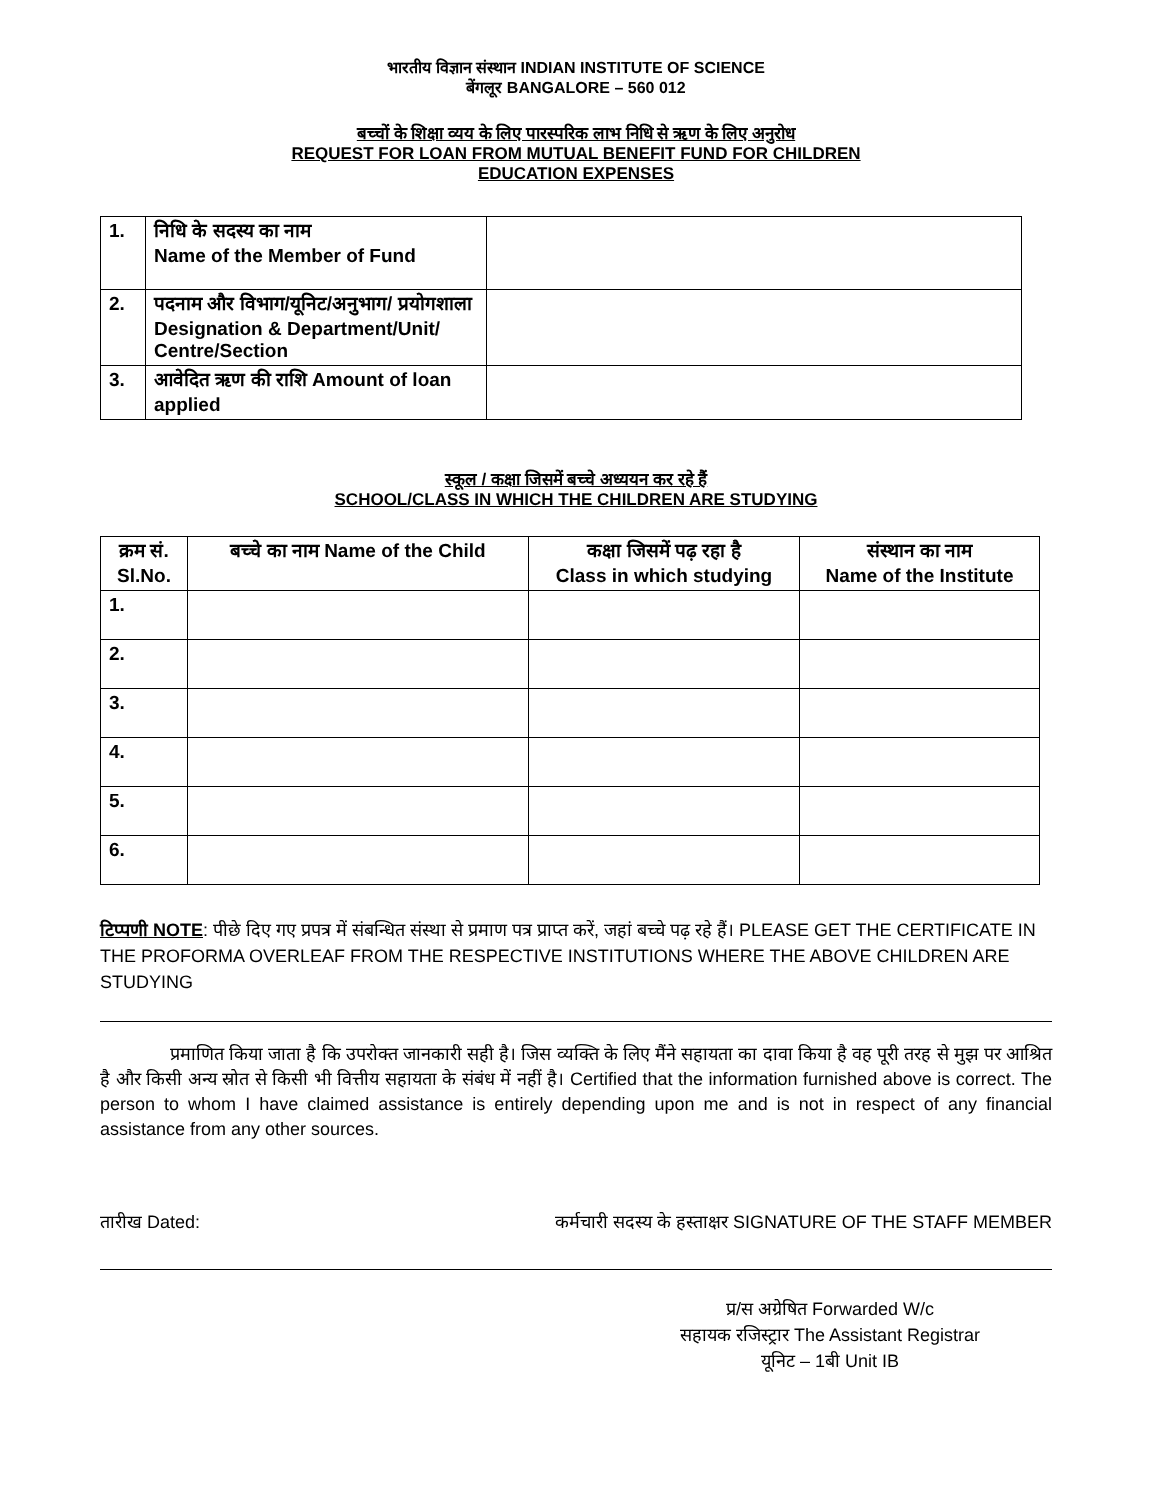भारतीय विज्ञान संस्थान INDIAN INSTITUTE OF SCIENCE
बेंगलूर BANGALORE – 560 012
बच्चों के शिक्षा व्यय के लिए पारस्परिक लाभ निधि से ऋण के लिए अनुरोध
REQUEST FOR LOAN FROM MUTUAL BENEFIT FUND FOR CHILDREN
EDUCATION EXPENSES
| 1. | निधि के सदस्य का नाम Name of the Member of Fund | |
| 2. | पदनाम और विभाग/यूनिट/अनुभाग/ प्रयोगशाला Designation & Department/Unit/ Centre/Section | |
| 3. | आवेदित ऋण की राशि Amount of loan applied | |
स्कूल / कक्षा जिसमें बच्चे अध्ययन कर रहे हैं
SCHOOL/CLASS IN WHICH THE CHILDREN ARE STUDYING
| क्रम सं. Sl.No. | बच्चे का नाम Name of the Child | कक्षा जिसमें पढ़ रहा है Class in which studying | संस्थान का नाम Name of the Institute |
| --- | --- | --- | --- |
| 1. | | | |
| 2. | | | |
| 3. | | | |
| 4. | | | |
| 5. | | | |
| 6. | | | |
टिप्पणी NOTE: पीछे दिए गए प्रपत्र में संबन्धित संस्था से प्रमाण पत्र प्राप्त करें, जहां बच्चे पढ़ रहे हैं। PLEASE GET THE CERTIFICATE IN THE PROFORMA OVERLEAF FROM THE RESPECTIVE INSTITUTIONS WHERE THE ABOVE CHILDREN ARE STUDYING
प्रमाणित किया जाता है कि उपरोक्त जानकारी सही है। जिस व्यक्ति के लिए मैंने सहायता का दावा किया है वह पूरी तरह से मुझ पर आश्रित है और किसी अन्य स्रोत से किसी भी वित्तीय सहायता के संबंध में नहीं है। Certified that the information furnished above is correct. The person to whom I have claimed assistance is entirely depending upon me and is not in respect of any financial assistance from any other sources.
तारीख Dated: कर्मचारी सदस्य के हस्ताक्षर SIGNATURE OF THE STAFF MEMBER
प्र/स अग्रेषित Forwarded W/c
सहायक रजिस्ट्रार The Assistant Registrar
यूनिट – 1बी Unit IB